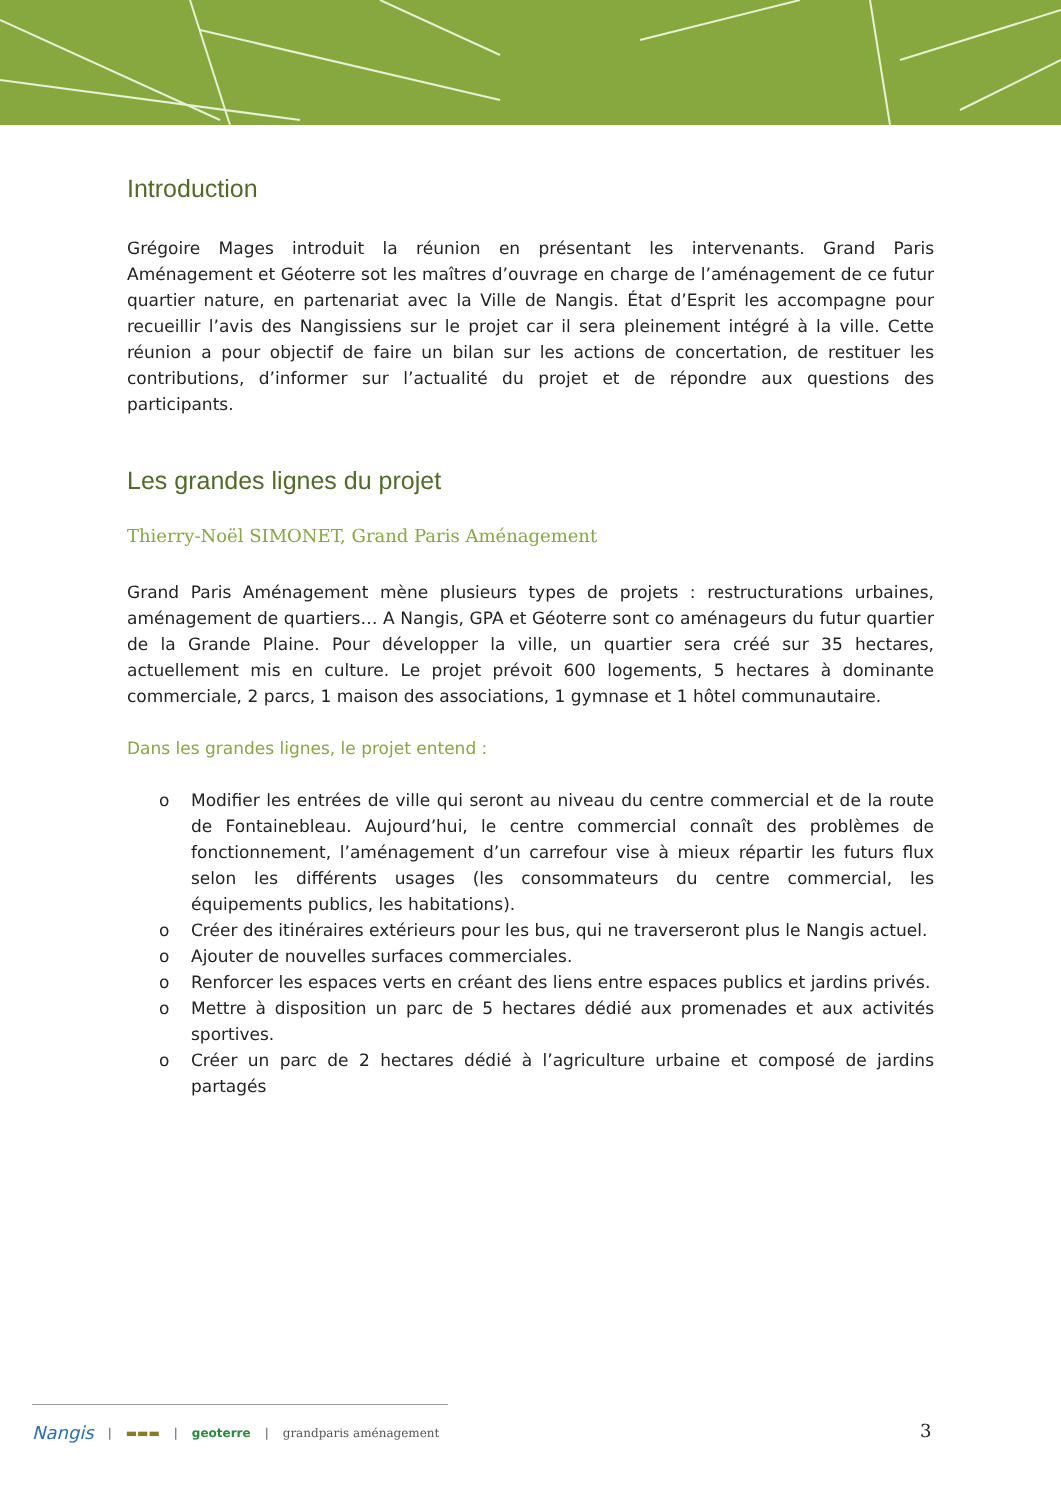Introduction
Grégoire Mages introduit la réunion en présentant les intervenants. Grand Paris Aménagement et Géoterre sot les maîtres d’ouvrage en charge de l’aménagement de ce futur quartier nature, en partenariat avec la Ville de Nangis. État d’Esprit les accompagne pour recueillir l’avis des Nangissiens sur le projet car il sera pleinement intégré à la ville. Cette réunion a pour objectif de faire un bilan sur les actions de concertation, de restituer les contributions, d’informer sur l’actualité du projet et de répondre aux questions des participants.
Les grandes lignes du projet
Thierry-Noël SIMONET, Grand Paris Aménagement
Grand Paris Aménagement mène plusieurs types de projets : restructurations urbaines, aménagement de quartiers… A Nangis, GPA et Géoterre sont co aménageurs du futur quartier de la Grande Plaine. Pour développer la ville, un quartier sera créé sur 35 hectares, actuellement mis en culture. Le projet prévoit 600 logements, 5 hectares à dominante commerciale, 2 parcs, 1 maison des associations, 1 gymnase et 1 hôtel communautaire.
Dans les grandes lignes, le projet entend :
o Modifier les entrées de ville qui seront au niveau du centre commercial et de la route de Fontainebleau. Aujourd’hui, le centre commercial connaît des problèmes de fonctionnement, l’aménagement d’un carrefour vise à mieux répartir les futurs flux selon les différents usages (les consommateurs du centre commercial, les équipements publics, les habitations).
o Créer des itinéraires extérieurs pour les bus, qui ne traverseront plus le Nangis actuel.
o Ajouter de nouvelles surfaces commerciales.
o Renforcer les espaces verts en créant des liens entre espaces publics et jardins privés.
o Mettre à disposition un parc de 5 hectares dédié aux promenades et aux activités sportives.
o Créer un parc de 2 hectares dédié à l’agriculture urbaine et composé de jardins partagés
Nangis | ▬▬▬ | geoterre | grandparis aménagement
3